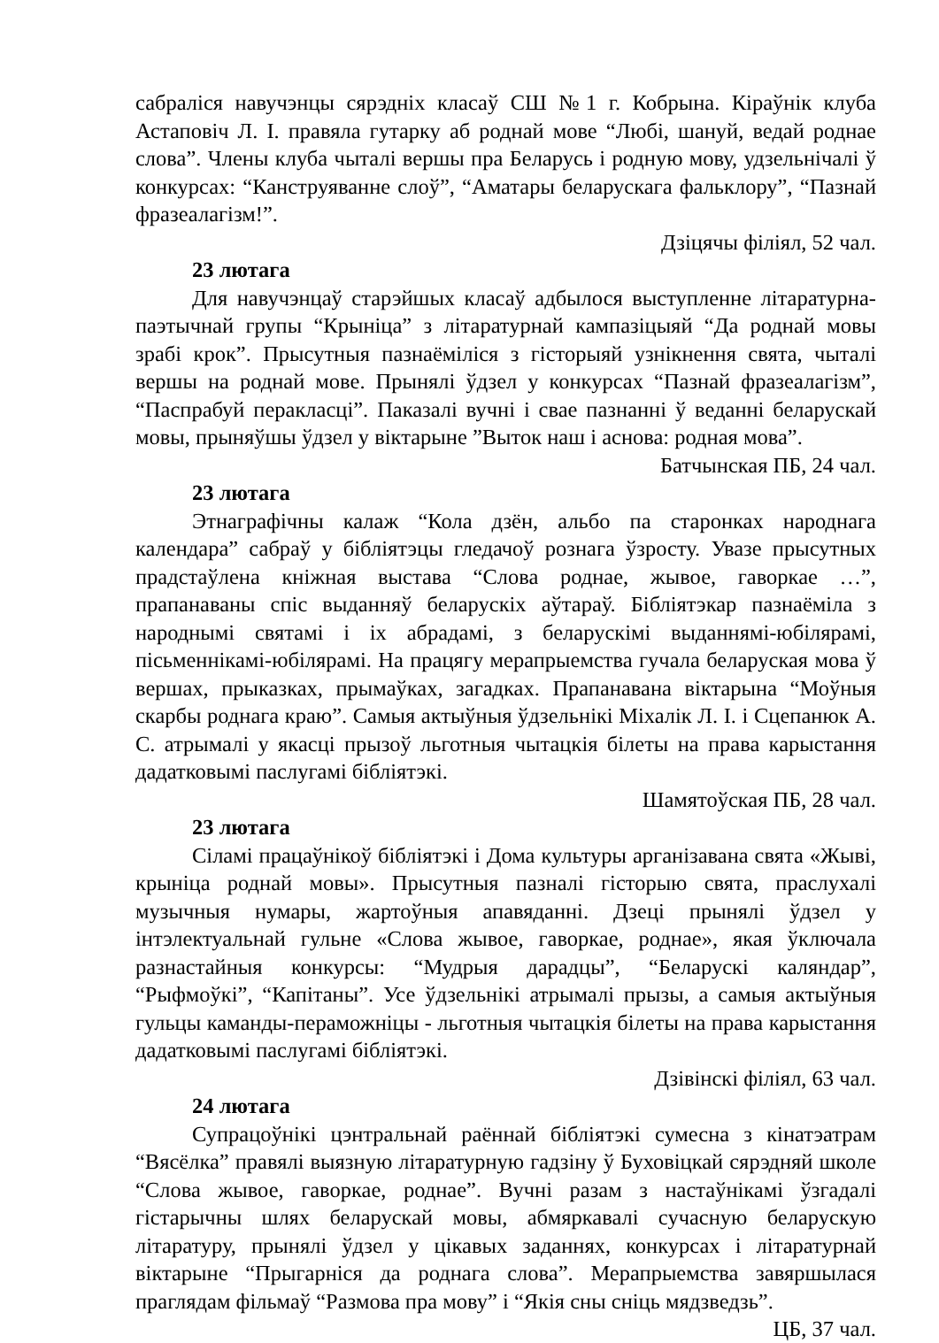сабраліся навучэнцы сярэдніх класаў СШ №1 г. Кобрына. Кіраўнік клуба Астаповіч Л. І. правяла гутарку аб роднай мове “Любі, шануй, ведай роднае слова”. Члены клуба чыталі вершы пра Беларусь і родную мову, удзельнічалі ў конкурсах: “Канструяванне слоў”, “Аматары беларускага фальклору”, “Пазнай фразеалагізм!”.
Дзіцячы філіял, 52 чал.
23 лютага
Для навучэнцаў старэйшых класаў адбылося выступленне літаратурна-паэтычнай групы “Крыніца” з літаратурнай кампазіцыяй “Да роднай мовы зрабі крок”. Прысутныя пазнаёміліся з гісторыяй узнікнення свята, чыталі вершы на роднай мове. Прынялі ўдзел у конкурсах “Пазнай фразеалагізм”, “Паспрабуй перакласці”. Паказалі вучні і свае пазнанні ў веданні беларускай мовы, прыняўшы ўдзел у віктарыне ”Выток наш і аснова: родная мова”.
Батчынская ПБ, 24 чал.
23 лютага
Этнаграфічны калаж “Кола дзён, альбо па старонках народнага календара” сабраў у бібліятэцы гледачоў рознага ўзросту. Увазе прысутных прадстаўлена кніжная выстава “Слова роднае, жывое, гаворкае …”, прапанаваны спіс выданняў беларускіх аўтараў. Бібліятэкар пазнаёміла з народнымі святамі і іх абрадамі, з беларускімі выданнямі-юбілярамі, пісьменнікамі-юбілярамі. На працягу мерапрыемства гучала беларуская мова ў вершах, прыказках, прымаўках, загадках. Прапанавана віктарына “Моўныя скарбы роднага краю”. Самыя актыўныя ўдзельнікі Міхалік Л. І. і Сцепанюк А. С. атрымалі у якасці прызоў льготныя чытацкія білеты на права карыстання дадатковымі паслугамі бібліятэкі.
Шамятоўская ПБ, 28 чал.
23 лютага
Сіламі працаўнікоў бібліятэкі і Дома культуры арганізавана свята «Жыві, крыніца роднай мовы». Прысутныя пазналі гісторыю свята, праслухалі музычныя нумары, жартоўныя апавяданні. Дзеці прынялі ўдзел у інтэлектуальнай гульне «Слова жывое, гаворкае, роднае», якая ўключала разнастайныя конкурсы: “Мудрыя дарадцы”, “Беларускі каляндар”, “Рыфмоўкі”, “Капітаны”. Усе ўдзельнікі атрымалі прызы, а самыя актыўныя гульцы каманды-пераможніцы - льготныя чытацкія білеты на права карыстання дадатковымі паслугамі бібліятэкі.
Дзівінскі філіял, 63 чал.
24 лютага
Супрацоўнікі цэнтральнай раённай бібліятэкі сумесна з кінатэатрам “Вясёлка” правялі выязную літаратурную гадзіну ў Буховіцкай сярэдняй школе “Слова жывое, гаворкае, роднае”. Вучні разам з настаўнікамі ўзгадалі гістарычны шлях беларускай мовы, абмяркавалі сучасную беларускую літаратуру, прынялі ўдзел у цікавых заданнях, конкурсах і літаратурнай віктарыне “Прыгарніся да роднага слова”. Мерапрыемства завяршылася праглядам фільмаў “Размова пра мову” і “Якія сны сніць мядзведзь”.
ЦБ, 37 чал.